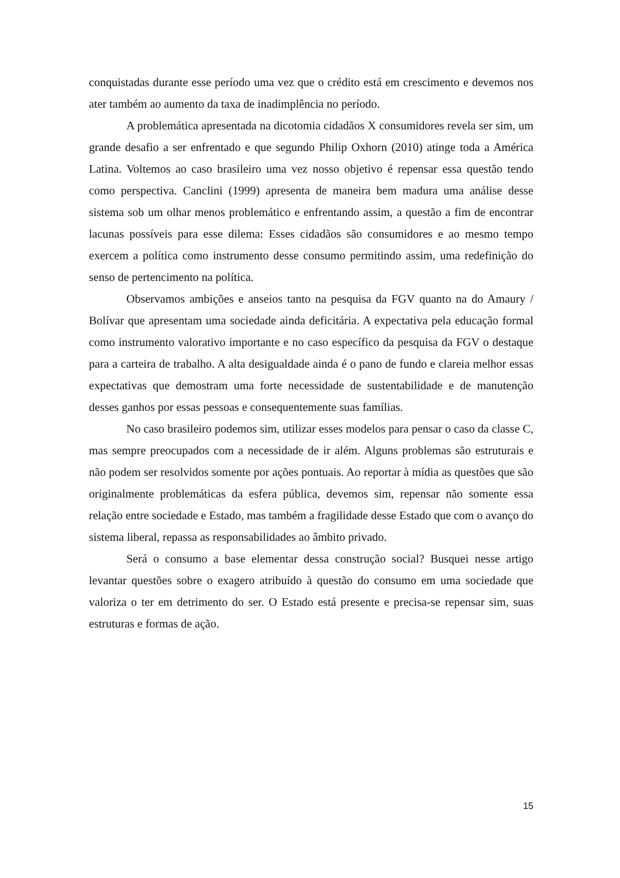conquistadas durante esse período uma vez que o crédito está em crescimento e devemos nos ater também ao aumento da taxa de inadimplência no período.
A problemática apresentada na dicotomia cidadãos X consumidores revela ser sim, um grande desafio a ser enfrentado e que segundo Philip Oxhorn (2010) atinge toda a América Latina. Voltemos ao caso brasileiro uma vez nosso objetivo é repensar essa questão tendo como perspectiva. Canclini (1999) apresenta de maneira bem madura uma análise desse sistema sob um olhar menos problemático e enfrentando assim, a questão a fim de encontrar lacunas possíveis para esse dilema: Esses cidadãos são consumidores e ao mesmo tempo exercem a política como instrumento desse consumo permitindo assim, uma redefinição do senso de pertencimento na política.
Observamos ambições e anseios tanto na pesquisa da FGV quanto na do Amaury / Bolívar que apresentam uma sociedade ainda deficitária. A expectativa pela educação formal como instrumento valorativo importante e no caso específico da pesquisa da FGV o destaque para a carteira de trabalho. A alta desigualdade ainda é o pano de fundo e clareia melhor essas expectativas que demostram uma forte necessidade de sustentabilidade e de manutenção desses ganhos por essas pessoas e consequentemente suas famílias.
No caso brasileiro podemos sim, utilizar esses modelos para pensar o caso da classe C, mas sempre preocupados com a necessidade de ir além. Alguns problemas são estruturais e não podem ser resolvidos somente por ações pontuais. Ao reportar à mídia as questões que são originalmente problemáticas da esfera pública, devemos sim, repensar não somente essa relação entre sociedade e Estado, mas também a fragilidade desse Estado que com o avanço do sistema liberal, repassa as responsabilidades ao âmbito privado.
Será o consumo a base elementar dessa construção social? Busquei nesse artigo levantar questões sobre o exagero atribuído à questão do consumo em uma sociedade que valoriza o ter em detrimento do ser. O Estado está presente e precisa-se repensar sim, suas estruturas e formas de ação.
15